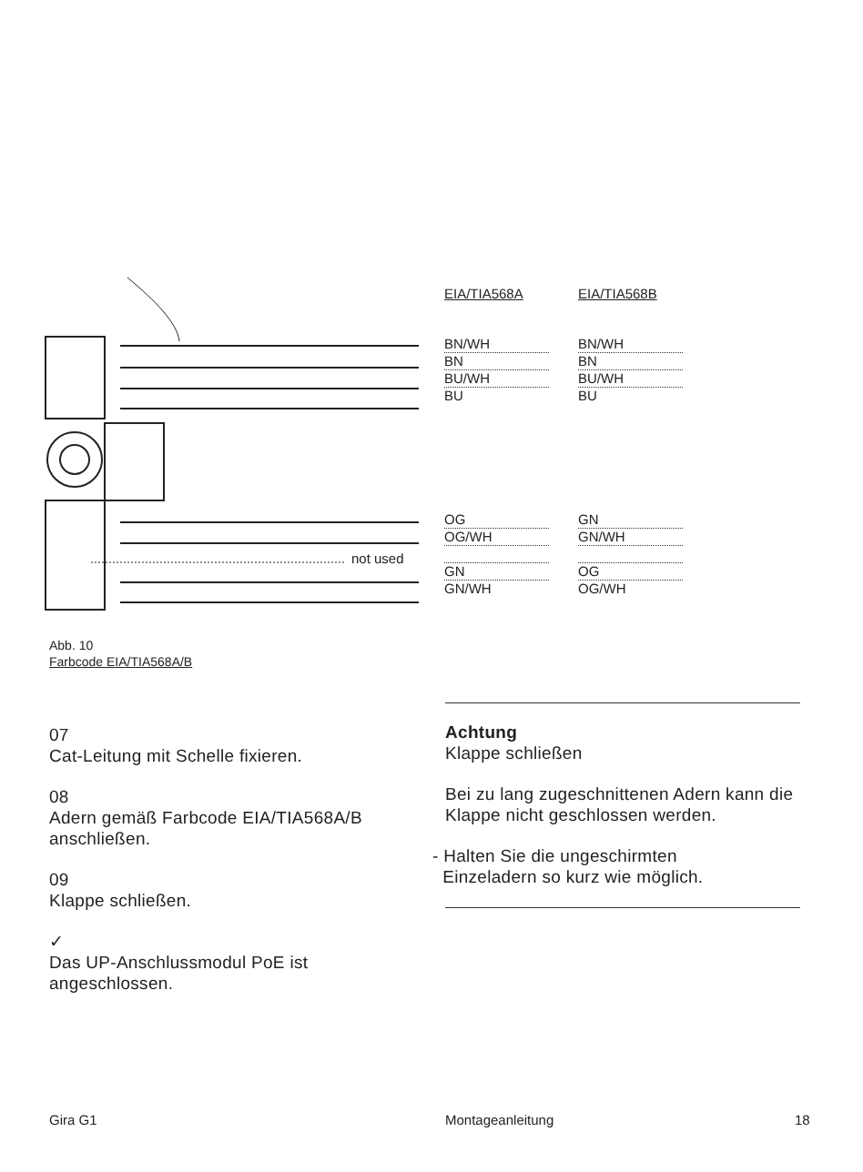EIA/TIA568A EIA/TIA568B
BN/WH
BN
BU/WH
BU
BN/WH
BN
BU/WH
BU
not used
OG
OG/WH
GN
GN/WH
GN
GN/WH
OG
OG/WH
Abb. 10
Farbcode EIA/TIA568A/B
07
Cat-Leitung mit Schelle fixieren.
08
Adern gemäß Farbcode EIA/TIA568A/B anschließen.
09
Klappe schließen.
✓
Das UP-Anschlussmodul PoE ist angeschlossen.
Achtung
Klappe schließen
Bei zu lang zugeschnittenen Adern kann die Klappe nicht geschlossen werden.
- Halten Sie die ungeschirmten
Einzeladern so kurz wie möglich.
Gira G1 Montageanleitung 18